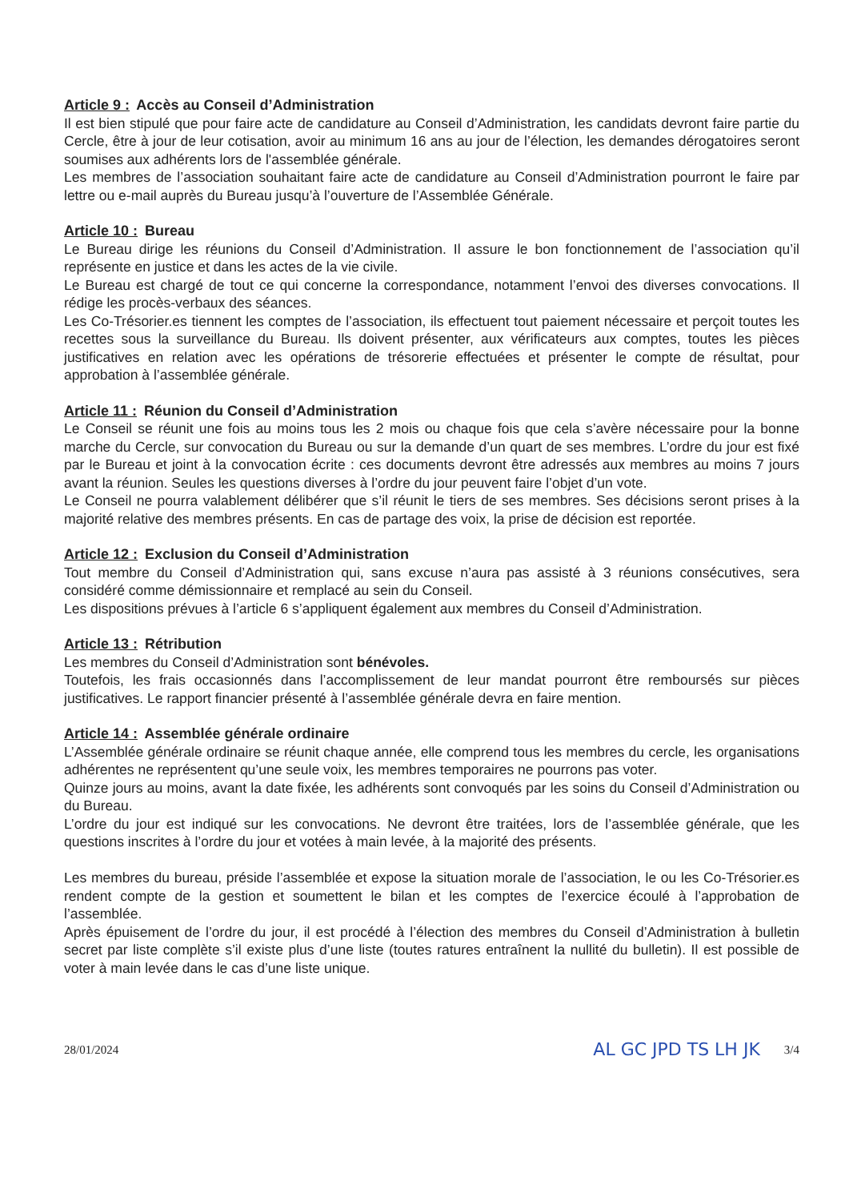Article 9 : Accès au Conseil d’Administration
Il est bien stipulé que pour faire acte de candidature au Conseil d’Administration, les candidats devront faire partie du Cercle, être à jour de leur cotisation, avoir au minimum 16 ans au jour de l’élection, les demandes dérogatoires seront soumises aux adhérents lors de l'assemblée générale.
Les membres de l’association souhaitant faire acte de candidature au Conseil d’Administration pourront le faire par lettre ou e-mail auprès du Bureau jusqu’à l’ouverture de l’Assemblée Générale.
Article 10 : Bureau
Le Bureau dirige les réunions du Conseil d’Administration. Il assure le bon fonctionnement de l’association qu’il représente en justice et dans les actes de la vie civile.
Le Bureau est chargé de tout ce qui concerne la correspondance, notamment l’envoi des diverses convocations. Il rédige les procès-verbaux des séances.
Les Co-Trésorier.es tiennent les comptes de l’association, ils effectuent tout paiement nécessaire et perçoit toutes les recettes sous la surveillance du Bureau. Ils doivent présenter, aux vérificateurs aux comptes, toutes les pièces justificatives en relation avec les opérations de trésorerie effectuées et présenter le compte de résultat, pour approbation à l’assemblée générale.
Article 11 : Réunion du Conseil d’Administration
Le Conseil se réunit une fois au moins tous les 2 mois ou chaque fois que cela s’avère nécessaire pour la bonne marche du Cercle, sur convocation du Bureau ou sur la demande d’un quart de ses membres. L’ordre du jour est fixé par le Bureau et joint à la convocation écrite : ces documents devront être adressés aux membres au moins 7 jours avant la réunion. Seules les questions diverses à l’ordre du jour peuvent faire l’objet d’un vote.
Le Conseil ne pourra valablement délibérer que s’il réunit le tiers de ses membres. Ses décisions seront prises à la majorité relative des membres présents. En cas de partage des voix, la prise de décision est reportée.
Article 12 : Exclusion du Conseil d’Administration
Tout membre du Conseil d’Administration qui, sans excuse n’aura pas assisté à 3 réunions consécutives, sera considéré comme démissionnaire et remplacé au sein du Conseil.
Les dispositions prévues à l’article 6 s’appliquent également aux membres du Conseil d’Administration.
Article 13 : Rétribution
Les membres du Conseil d’Administration sont bénévoles.
Toutefois, les frais occasionnés dans l’accomplissement de leur mandat pourront être remboursés sur pièces justificatives. Le rapport financier présenté à l’assemblée générale devra en faire mention.
Article 14 : Assemblée générale ordinaire
L’Assemblée générale ordinaire se réunit chaque année, elle comprend tous les membres du cercle, les organisations adhérentes ne représentent qu’une seule voix, les membres temporaires ne pourrons pas voter.
Quinze jours au moins, avant la date fixée, les adhérents sont convoqués par les soins du Conseil d’Administration ou du Bureau.
L’ordre du jour est indiqué sur les convocations. Ne devront être traitées, lors de l’assemblée générale, que les questions inscrites à l’ordre du jour et votées à main levée, à la majorité des présents.
Les membres du bureau, préside l’assemblée et expose la situation morale de l’association, le ou les Co-Trésorier.es rendent compte de la gestion et soumettent le bilan et les comptes de l’exercice écoulé à l’approbation de l’assemblée.
Après épuisement de l’ordre du jour, il est procédé à l’élection des membres du Conseil d’Administration à bulletin secret par liste complète s’il existe plus d’une liste (toutes ratures entraînent la nullité du bulletin). Il est possible de voter à main levée dans le cas d’une liste unique.
28/01/2024 AL GC JPD TS LH JK 3/4